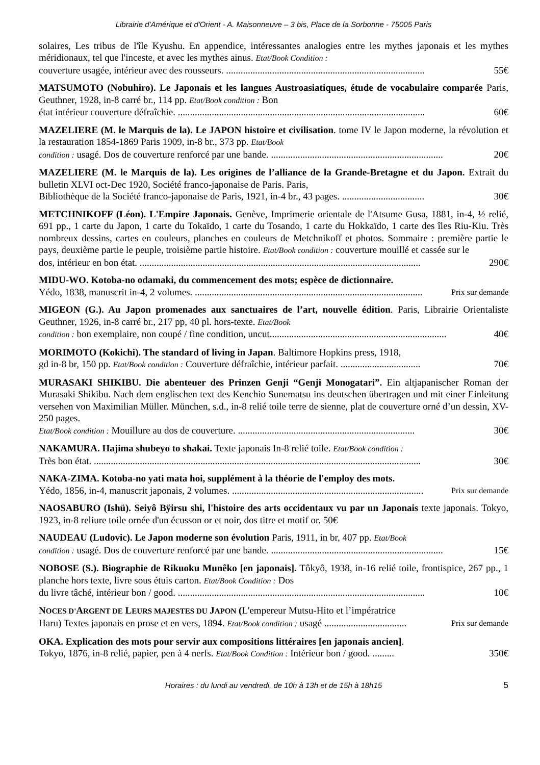Librairie d'Amérique et d'Orient - A. Maisonneuve – 3 bis, Place de la Sorbonne - 75005 Paris
solaires, Les tribus de l'île Kyushu. En appendice, intéressantes analogies entre les mythes japonais et les mythes méridionaux, tel que l'inceste, et avec les mythes ainus. Etat/Book Condition :
couverture usagée, intérieur avec des rousseurs. .................................................................................. 55€
MATSUMOTO (Nobuhiro). Le Japonais et les langues Austroasiatiques, étude de vocabulaire comparée Paris, Geuthner, 1928, in-8 carré br., 114 pp. Etat/Book condition : Bon
état intérieur couverture défraîchie. ...................................................................................................... 60€
MAZELIERE (M. le Marquis de la). Le JAPON histoire et civilisation. tome IV le Japon moderne, la révolution et la restauration 1854-1869 Paris 1909, in-8 br., 373 pp. Etat/Book
condition : usagé. Dos de couverture renforcé par une bande. ....................................................................... 20€
MAZELIERE (M. le Marquis de la). Les origines de l’alliance de la Grande-Bretagne et du Japon. Extrait du bulletin XLVI oct-Dec 1920, Société franco-japonaise de Paris. Paris,
Bibliothèque de la Société franco-japonaise de Paris, 1921, in-4 br., 43 pages. .................................. 30€
METCHNIKOFF (Léon). L'Empire Japonais. Genève, Imprimerie orientale de l'Atsume Gusa, 1881, in-4, ½ relié, 691 pp., 1 carte du Japon, 1 carte du Tokaïdo, 1 carte du Tosando, 1 carte du Hokkaïdo, 1 carte des îles Riu-Kiu. Très nombreux dessins, cartes en couleurs, planches en couleurs de Metchnikoff et photos. Sommaire : première partie le pays, deuxième partie le peuple, troisième partie histoire. Etat/Book condition : couverture mouillé et cassée sur le
dos, intérieur en bon état. .................................................................................................................... 290€
MIDU-WO. Kotoba-no odamaki, du commencement des mots; espèce de dictionnaire.
Yédo, 1838, manuscrit in-4, 2 volumes. .............................................................................................. Prix sur demande
MIGEON (G.). Au Japon promenades aux sanctuaires de l’art, nouvelle édition. Paris, Librairie Orientaliste Geuthner, 1926, in-8 carré br., 217 pp, 40 pl. hors-texte. Etat/Book
condition : bon exemplaire, non coupé / fine condition, uncut......................................................................... 40€
MORIMOTO (Kokichi). The standard of living in Japan. Baltimore Hopkins press, 1918,
gd in-8 br, 150 pp. Etat/Book condition : Couverture défraîchie, intérieur parfait. ................................. 70€
MURASAKI SHIKIBU. Die abenteuer des Prinzen Genji “Genji Monogatari”. Ein altjapanischer Roman der Murasaki Shikibu. Nach dem englischen text des Kenchio Sunematsu ins deutschen übertragen und mit einer Einleitung versehen von Maximilian Müller. München, s.d., in-8 relié toile terre de sienne, plat de couverture orné d’un dessin, XV-250 pages.
Etat/Book condition : Mouillure au dos de couverture. ......................................................................... 30€
NAKAMURA. Hajima shubeyo to shakai. Texte japonais In-8 relié toile. Etat/Book condition :
Très bon état. ....................................................................................................................................... 30€
NAKA-ZIMA. Kotoba-no yati mata hoi, supplément à la théorie de l'employ des mots.
Yédo, 1856, in-4, manuscrit japonais, 2 volumes. ............................................................................... Prix sur demande
NAOSABURO (Ishü). Seiyô Bÿirsu shi, l'histoire des arts occidentaux vu par un Japonais texte japonais. Tokyo, 1923, in-8 reliure toile ornée d'un écusson or et noir, dos titre et motif or. 50€
NAUDEAU (Ludovic). Le Japon moderne son évolution Paris, 1911, in br, 407 pp. Etat/Book
condition : usagé. Dos de couverture renforcé par une bande. ....................................................................... 15€
NOBOSE (S.). Biographie de Rikuoku Munêko [en japonais]. Tôkyô, 1938, in-16 relié toile, frontispice, 267 pp., 1 planche hors texte, livre sous étuis carton. Etat/Book Condition : Dos
du livre tâché, intérieur bon / good. ...................................................................................................... 10€
NOCES D'ARGENT DE LEURS MAJESTES DU JAPON (L'empereur Mutsu-Hito et l’impératrice
Haru) Textes japonais en prose et en vers, 1894. Etat/Book condition : usagé .................................. Prix sur demande
OKA. Explication des mots pour servir aux compositions littéraires [en japonais ancien].
Tokyo, 1876, in-8 relié, papier, pen à 4 nerfs. Etat/Book Condition : Intérieur bon / good. ......... 350€
Horaires : du lundi au vendredi, de 10h à 13h et de 15h à 18h15 5